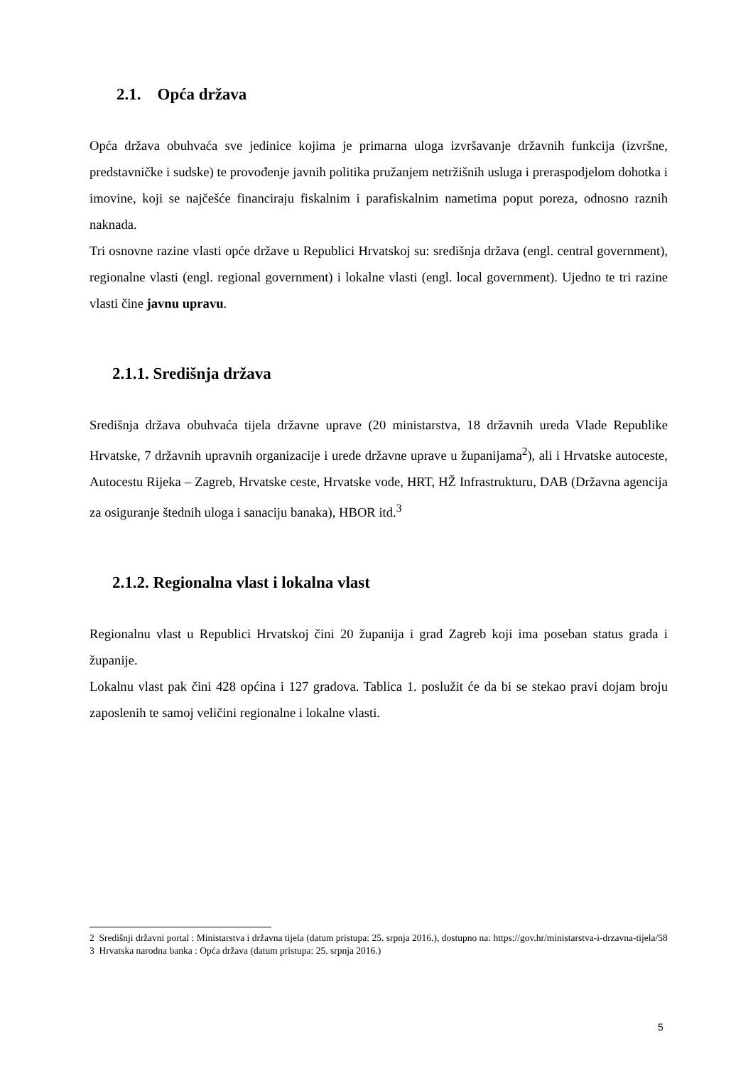2.1. Opća država
Opća država obuhvaća sve jedinice kojima je primarna uloga izvršavanje državnih funkcija (izvršne, predstavničke i sudske) te provođenje javnih politika pružanjem netržišnih usluga i preraspodjelom dohotka i imovine, koji se najčešće financiraju fiskalnim i parafiskalnim nametima poput poreza, odnosno raznih naknada.
Tri osnovne razine vlasti opće države u Republici Hrvatskoj su: središnja država (engl. central government), regionalne vlasti (engl. regional government) i lokalne vlasti (engl. local government). Ujedno te tri razine vlasti čine javnu upravu.
2.1.1. Središnja država
Središnja država obuhvaća tijela državne uprave (20 ministarstva, 18 državnih ureda Vlade Republike Hrvatske, 7 državnih upravnih organizacije i urede državne uprave u županijama<sup>2</sup>), ali i Hrvatske autoceste, Autocestu Rijeka – Zagreb, Hrvatske ceste, Hrvatske vode, HRT, HŽ Infrastrukturu, DAB (Državna agencija za osiguranje štednih uloga i sanaciju banaka), HBOR itd.<sup>3</sup>
2.1.2. Regionalna vlast i lokalna vlast
Regionalnu vlast u Republici Hrvatskoj čini 20 županija i grad Zagreb koji ima poseban status grada i županije.
Lokalnu vlast pak čini 428 općina i 127 gradova. Tablica 1. poslužit će da bi se stekao pravi dojam broju zaposlenih te samoj veličini regionalne i lokalne vlasti.
2 Središnji državni portal : Ministarstva i državna tijela (datum pristupa: 25. srpnja 2016.), dostupno na: https://gov.hr/ministarstva-i-drzavna-tijela/58
3 Hrvatska narodna banka : Opća država (datum pristupa: 25. srpnja 2016.)
5